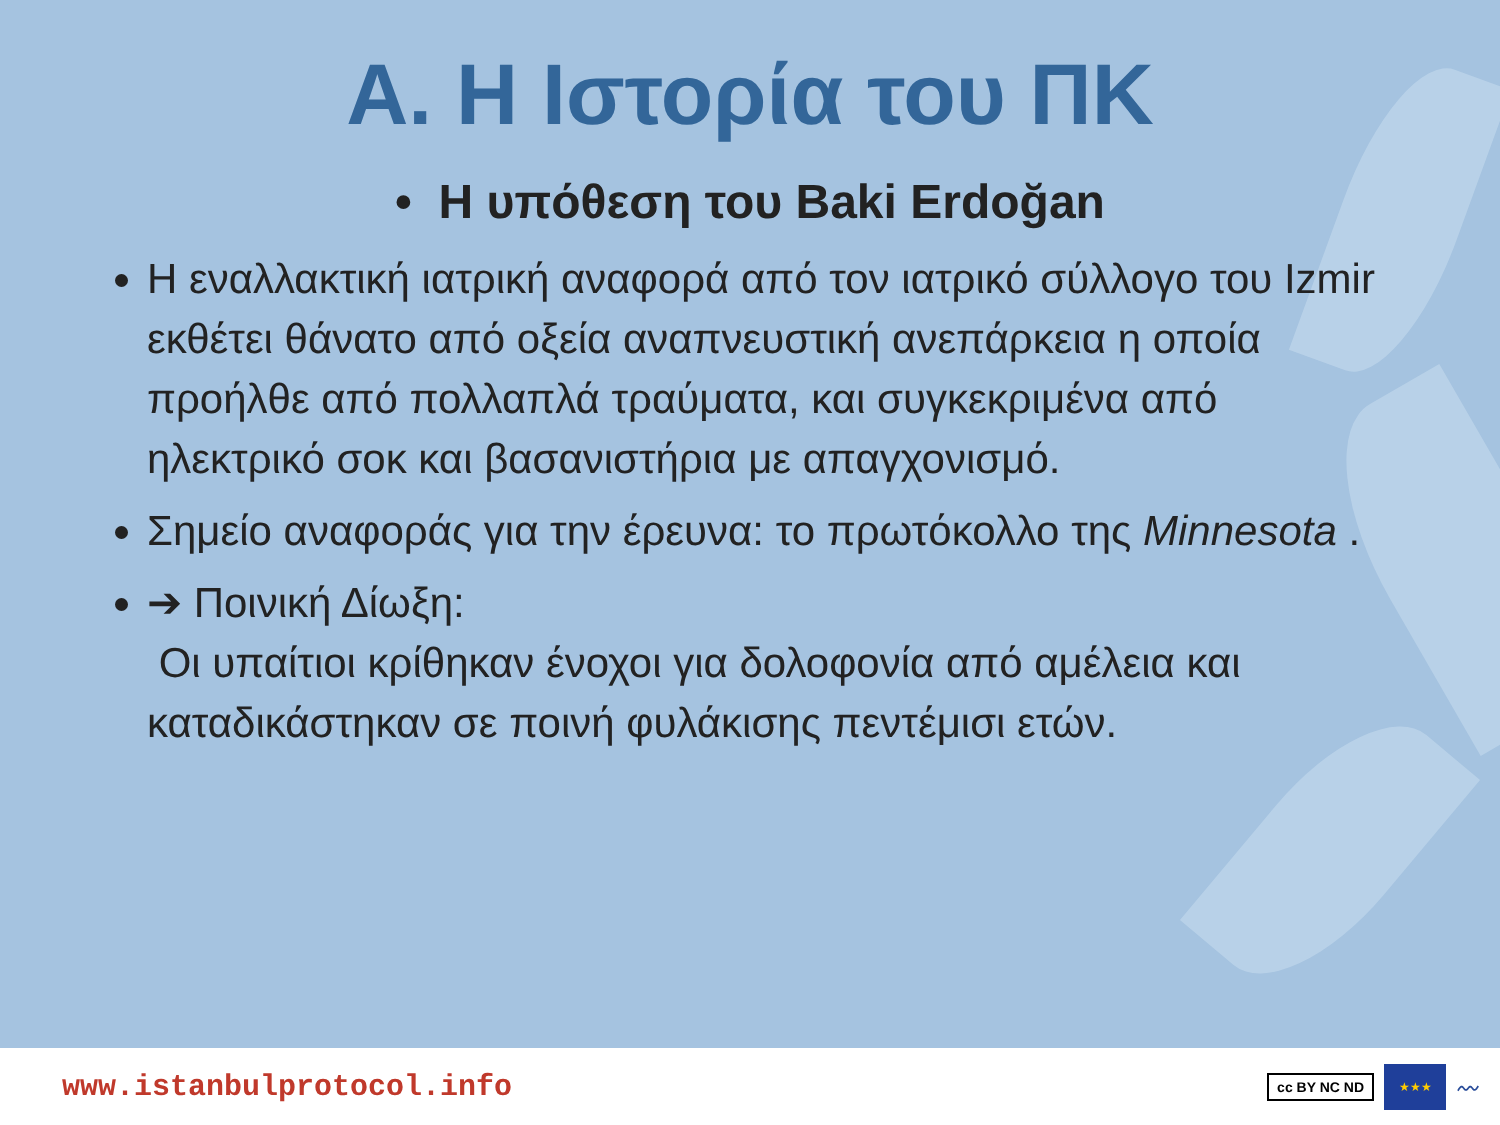Α. Η Ιστορία του ΠΚ
• Η υπόθεση του Baki Erdoğan
Η εναλλακτική ιατρική αναφορά από τον ιατρικό σύλλογο του Izmir εκθέτει θάνατο από οξεία αναπνευστική ανεπάρκεια η οποία προήλθε από πολλαπλά τραύματα, και συγκεκριμένα από ηλεκτρικό σοκ και βασανιστήρια με απαγχονισμό.
Σημείο αναφοράς για την έρευνα: το πρωτόκολλο της Minnesota .
➔ Ποινική Δίωξη:
Οι υπαίτιοι κρίθηκαν ένοχοι για δολοφονία από αμέλεια και καταδικάστηκαν σε ποινή φυλάκισης πεντέμισι ετών.
www.istanbulprotocol.info
cc BY NC ND
★★★
〰